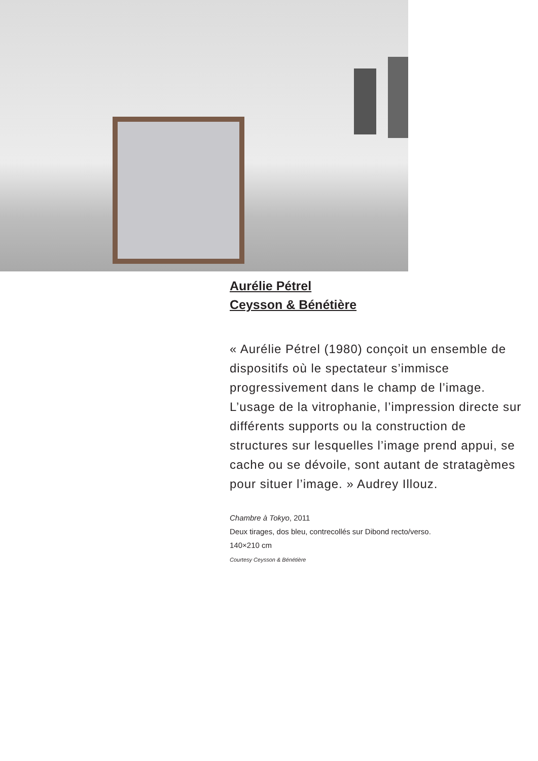Aurélie Pétrel
Ceysson & Bénétière
« Aurélie Pétrel (1980) conçoit un ensemble de dispositifs où le spectateur s’immisce progressivement dans le champ de l’image. L’usage de la vitrophanie, l’impression directe sur différents supports ou la construction de structures sur lesquelles l’image prend appui, se cache ou se dévoile, sont autant de stratagèmes pour situer l’image. » Audrey Illouz.
Chambre à Tokyo, 2011
Deux tirages, dos bleu, contrecollés sur Dibond recto/verso.
140×210 cm
Courtesy Ceysson & Bénétière